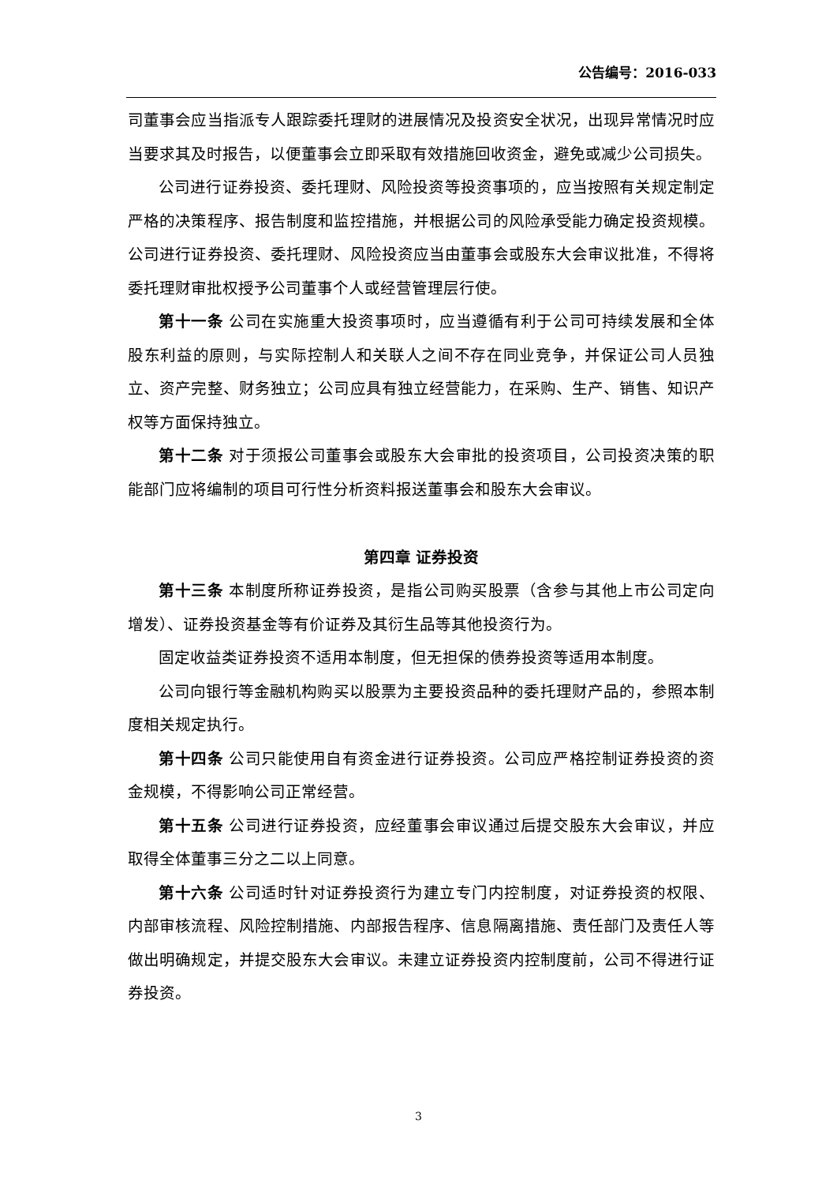公告编号：2016-033
司董事会应当指派专人跟踪委托理财的进展情况及投资安全状况，出现异常情况时应当要求其及时报告，以便董事会立即采取有效措施回收资金，避免或减少公司损失。
公司进行证券投资、委托理财、风险投资等投资事项的，应当按照有关规定制定严格的决策程序、报告制度和监控措施，并根据公司的风险承受能力确定投资规模。公司进行证券投资、委托理财、风险投资应当由董事会或股东大会审议批准，不得将委托理财审批权授予公司董事个人或经营管理层行使。
第十一条 公司在实施重大投资事项时，应当遵循有利于公司可持续发展和全体股东利益的原则，与实际控制人和关联人之间不存在同业竞争，并保证公司人员独立、资产完整、财务独立；公司应具有独立经营能力，在采购、生产、销售、知识产权等方面保持独立。
第十二条 对于须报公司董事会或股东大会审批的投资项目，公司投资决策的职能部门应将编制的项目可行性分析资料报送董事会和股东大会审议。
第四章 证券投资
第十三条 本制度所称证券投资，是指公司购买股票（含参与其他上市公司定向增发）、证券投资基金等有价证券及其衍生品等其他投资行为。
固定收益类证券投资不适用本制度，但无担保的债券投资等适用本制度。
公司向银行等金融机构购买以股票为主要投资品种的委托理财产品的，参照本制度相关规定执行。
第十四条 公司只能使用自有资金进行证券投资。公司应严格控制证券投资的资金规模，不得影响公司正常经营。
第十五条 公司进行证券投资，应经董事会审议通过后提交股东大会审议，并应取得全体董事三分之二以上同意。
第十六条 公司适时针对证券投资行为建立专门内控制度，对证券投资的权限、内部审核流程、风险控制措施、内部报告程序、信息隔离措施、责任部门及责任人等做出明确规定，并提交股东大会审议。未建立证券投资内控制度前，公司不得进行证券投资。
3